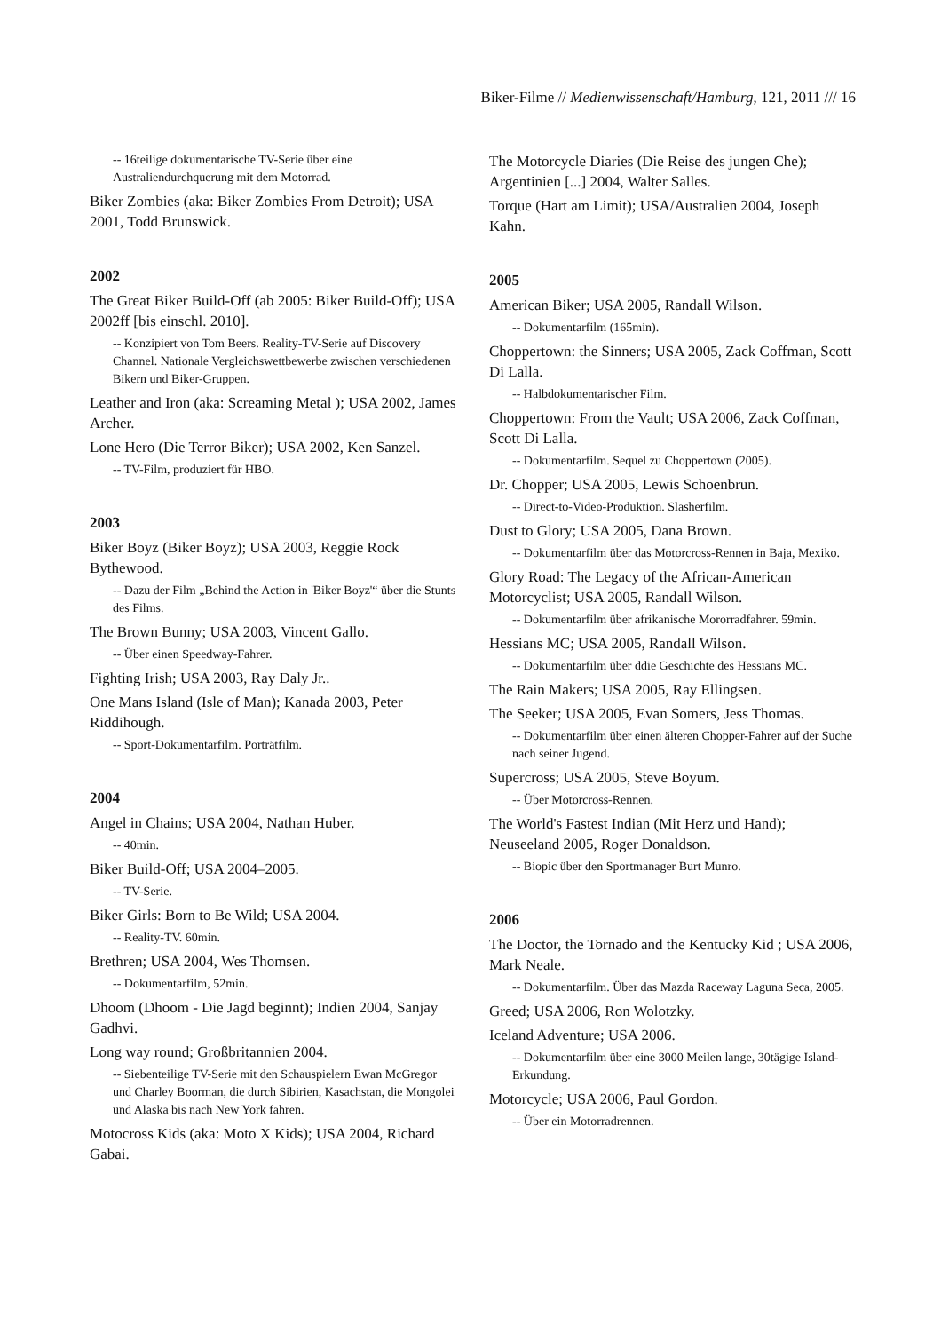Biker-Filme // Medienwissenschaft/Hamburg, 121, 2011 /// 16
-- 16teilige dokumentarische TV-Serie über eine Australiendurchquerung mit dem Motorrad.
Biker Zombies (aka: Biker Zombies From Detroit); USA 2001, Todd Brunswick.
2002
The Great Biker Build-Off (ab 2005: Biker Build-Off); USA 2002ff [bis einschl. 2010].
-- Konzipiert von Tom Beers. Reality-TV-Serie auf Discovery Channel. Nationale Vergleichswettbewerbe zwischen verschiedenen Bikern und Biker-Gruppen.
Leather and Iron (aka: Screaming Metal ); USA 2002, James Archer.
Lone Hero (Die Terror Biker); USA 2002, Ken Sanzel.
-- TV-Film, produziert für HBO.
2003
Biker Boyz (Biker Boyz); USA 2003, Reggie Rock Bythewood.
-- Dazu der Film „Behind the Action in 'Biker Boyz'“ über die Stunts des Films.
The Brown Bunny; USA 2003, Vincent Gallo.
-- Über einen Speedway-Fahrer.
Fighting Irish; USA 2003, Ray Daly Jr..
One Mans Island (Isle of Man); Kanada 2003, Peter Riddihough.
-- Sport-Dokumentarfilm. Porträtfilm.
2004
Angel in Chains; USA 2004, Nathan Huber.
-- 40min.
Biker Build-Off; USA 2004–2005.
-- TV-Serie.
Biker Girls: Born to Be Wild; USA 2004.
-- Reality-TV. 60min.
Brethren; USA 2004, Wes Thomsen.
-- Dokumentarfilm, 52min.
Dhoom (Dhoom - Die Jagd beginnt); Indien 2004, Sanjay Gadhvi.
Long way round; Großbritannien 2004.
-- Siebenteilige TV-Serie mit den Schauspielern Ewan McGregor und Charley Boorman, die durch Sibirien, Kasachstan, die Mongolei und Alaska bis nach New York fahren.
Motocross Kids (aka: Moto X Kids); USA 2004, Richard Gabai.
The Motorcycle Diaries (Die Reise des jungen Che); Argentinien [...] 2004, Walter Salles.
Torque (Hart am Limit); USA/Australien 2004, Joseph Kahn.
2005
American Biker; USA 2005, Randall Wilson.
-- Dokumentarfilm (165min).
Choppertown: the Sinners; USA 2005, Zack Coffman, Scott Di Lalla.
-- Halbdokumentarischer Film.
Choppertown: From the Vault; USA 2006, Zack Coffman, Scott Di Lalla.
-- Dokumentarfilm. Sequel zu Choppertown (2005).
Dr. Chopper; USA 2005, Lewis Schoenbrun.
-- Direct-to-Video-Produktion. Slasherfilm.
Dust to Glory; USA 2005, Dana Brown.
-- Dokumentarfilm über das Motorcross-Rennen in Baja, Mexiko.
Glory Road: The Legacy of the African-American Motorcyclist; USA 2005, Randall Wilson.
-- Dokumentarfilm über afrikanische Mororradfahrer. 59min.
Hessians MC; USA 2005, Randall Wilson.
-- Dokumentarfilm über ddie Geschichte des Hessians MC.
The Rain Makers; USA 2005, Ray Ellingsen.
The Seeker; USA 2005, Evan Somers, Jess Thomas.
-- Dokumentarfilm über einen älteren Chopper-Fahrer auf der Suche nach seiner Jugend.
Supercross; USA 2005, Steve Boyum.
-- Über Motorcross-Rennen.
The World's Fastest Indian (Mit Herz und Hand); Neuseeland 2005, Roger Donaldson.
-- Biopic über den Sportmanager Burt Munro.
2006
The Doctor, the Tornado and the Kentucky Kid ; USA 2006, Mark Neale.
-- Dokumentarfilm. Über das Mazda Raceway Laguna Seca, 2005.
Greed; USA 2006, Ron Wolotzky.
Iceland Adventure; USA 2006.
-- Dokumentarfilm über eine 3000 Meilen lange, 30tägige Island-Erkundung.
Motorcycle; USA 2006, Paul Gordon.
-- Über ein Motorradrennen.